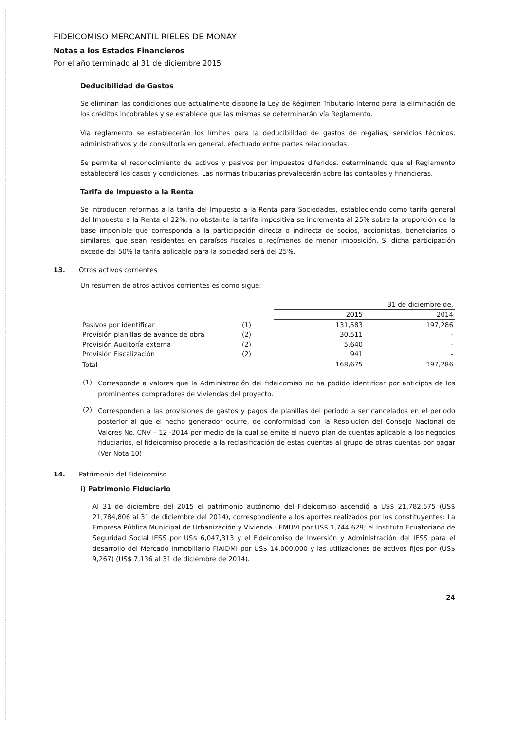FIDEICOMISO MERCANTIL RIELES DE MONAY
Notas a los Estados Financieros
Por el año terminado al 31 de diciembre 2015
Deducibilidad de Gastos
Se eliminan las condiciones que actualmente dispone la Ley de Régimen Tributario Interno para la eliminación de los créditos incobrables y se establece que las mismas se determinarán vía Reglamento.
Vía reglamento se establecerán los límites para la deducibilidad de gastos de regalías, servicios técnicos, administrativos y de consultoría en general, efectuado entre partes relacionadas.
Se permite el reconocimiento de activos y pasivos por impuestos diferidos, determinando que el Reglamento establecerá los casos y condiciones. Las normas tributarias prevalecerán sobre las contables y financieras.
Tarifa de Impuesto a la Renta
Se introducen reformas a la tarifa del Impuesto a la Renta para Sociedades, estableciendo como tarifa general del Impuesto a la Renta el 22%, no obstante la tarifa impositiva se incrementa al 25% sobre la proporción de la base imponible que corresponda a la participación directa o indirecta de socios, accionistas, beneficiarios o similares, que sean residentes en paraísos fiscales o regímenes de menor imposición. Si dicha participación excede del 50% la tarifa aplicable para la sociedad será del 25%.
13. Otros activos corrientes
Un resumen de otros activos corrientes es como sigue:
| | | 31 de diciembre de, | |
| | | 2015 | 2014 |
| Pasivos por identificar | (1) | 131,583 | 197,286 |
| Provisión planillas de avance de obra | (2) | 30,511 | - |
| Provisión Auditoría externa | (2) | 5,640 | - |
| Provisión Fiscalización | (2) | 941 | - |
| Total | | 168,675 | 197,286 |
(1)
Corresponde a valores que la Administración del fideicomiso no ha podido identificar por anticipos de los prominentes compradores de viviendas del proyecto.
(2)
Corresponden a las provisiones de gastos y pagos de planillas del periodo a ser cancelados en el periodo posterior al que el hecho generador ocurre, de conformidad con la Resolución del Consejo Nacional de Valores No. CNV – 12 -2014 por medio de la cual se emite el nuevo plan de cuentas aplicable a los negocios fiduciarios, el fideicomiso procede a la reclasificación de estas cuentas al grupo de otras cuentas por pagar (Ver Nota 10)
14. Patrimonio del Fideicomiso
i) Patrimonio Fiduciario
Al 31 de diciembre del 2015 el patrimonio autónomo del Fideicomiso ascendió a US$ 21,782,675 (US$ 21,784,806 al 31 de diciembre del 2014), correspondiente a los aportes realizados por los constituyentes: La Empresa Pública Municipal de Urbanización y Vivienda - EMUVI por US$ 1,744,629; el Instituto Ecuatoriano de Seguridad Social IESS por US$ 6,047,313 y el Fideicomiso de Inversión y Administración del IESS para el desarrollo del Mercado Inmobiliario FIAIDMI por US$ 14,000,000 y las utilizaciones de activos fijos por (US$ 9,267) (US$ 7,136 al 31 de diciembre de 2014).
24